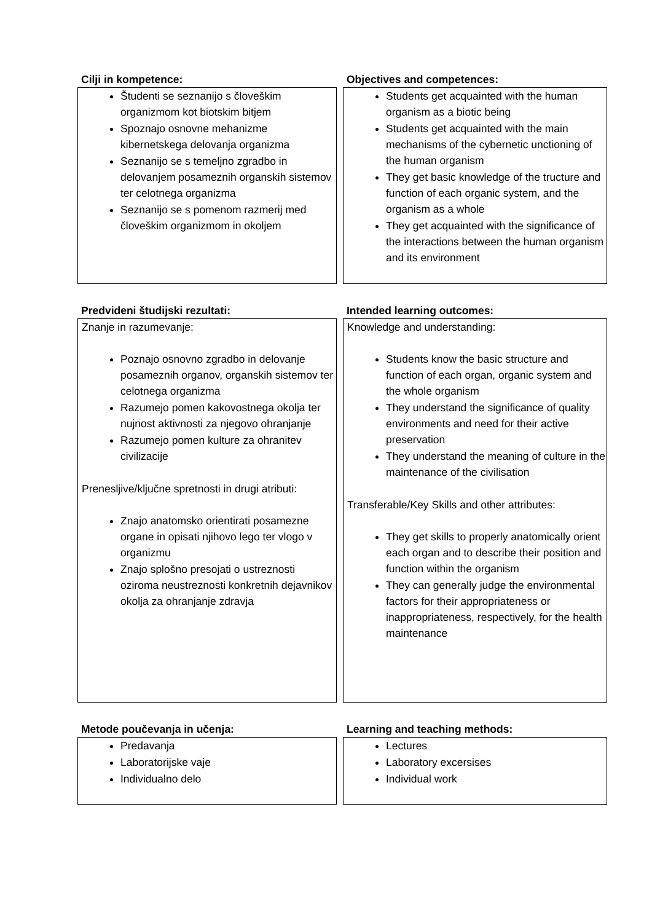Cilji in kompetence:
Študenti se seznanijo s človeškim organizmom kot biotskim bitjem
Spoznajo osnovne mehanizme kibernetskega delovanja organizma
Seznanijo se s temeljno zgradbo in delovanjem posameznih organskih sistemov ter celotnega organizma
Seznanijo se s pomenom razmerij med človeškim organizmom in okoljem
Objectives and competences:
Students get acquainted with the human organism as a biotic being
Students get acquainted with the main mechanisms of the cybernetic unctioning of the human organism
They get basic knowledge of the tructure and function of each organic system, and the organism as a whole
They get acquainted with the significance of the interactions between the human organism and its environment
Predvideni študijski rezultati:
Znanje in razumevanje:
Poznajo osnovno zgradbo in delovanje posameznih organov, organskih sistemov ter celotnega organizma
Razumejo pomen kakovostnega okolja ter nujnost aktivnosti za njegovo ohranjanje
Razumejo pomen kulture za ohranitev civilizacije
Prenesljive/ključne spretnosti in drugi atributi:
Znajo anatomsko orientirati posamezne organe in opisati njihovo lego ter vlogo v organizmu
Znajo splošno presojati o ustreznosti oziroma neustreznosti konkretnih dejavnikov okolja za ohranjanje zdravja
Intended learning outcomes:
Knowledge and understanding:
Students know the basic structure and function of each organ, organic system and the whole organism
They understand the significance of quality environments and need for their active preservation
They understand the meaning of culture in the maintenance of the civilisation
Transferable/Key Skills and other attributes:
They get skills to properly anatomically orient each organ and to describe their position and function within the organism
They can generally judge the environmental factors for their appropriateness or inappropriateness, respectively, for the health maintenance
Metode poučevanja in učenja:
Predavanja
Laboratorijske vaje
Individualno delo
Learning and teaching methods:
Lectures
Laboratory excersises
Individual work